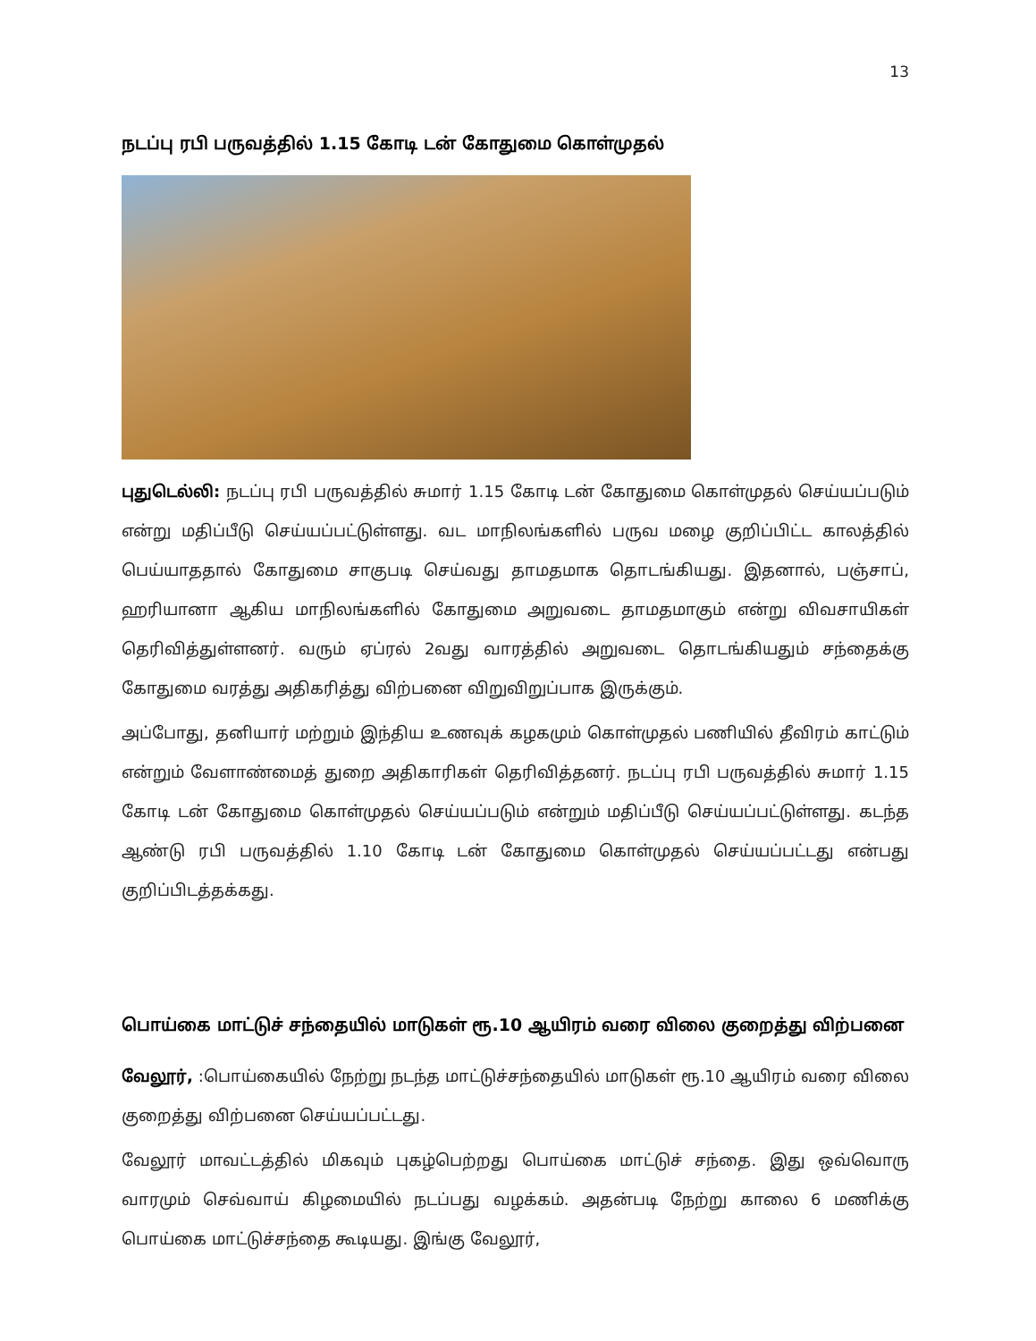13
நடப்பு ரபி பருவத்தில் 1.15 கோடி டன் கோதுமை கொள்முதல்
புதுடெல்லி: நடப்பு ரபி பருவத்தில் சுமார் 1.15 கோடி டன் கோதுமை கொள்முதல் செய்யப்படும் என்று மதிப்பீடு செய்யப்பட்டுள்ளது. வட மாநிலங்களில் பருவ மழை குறிப்பிட்ட காலத்தில் பெய்யாததால் கோதுமை சாகுபடி செய்வது தாமதமாக தொடங்கியது. இதனால், பஞ்சாப், ஹரியானா ஆகிய மாநிலங்களில் கோதுமை அறுவடை தாமதமாகும் என்று விவசாயிகள் தெரிவித்துள்ளனர். வரும் ஏப்ரல் 2வது வாரத்தில் அறுவடை தொடங்கியதும் சந்தைக்கு கோதுமை வரத்து அதிகரித்து விற்பனை விறுவிறுப்பாக இருக்கும்.
அப்போது, தனியார் மற்றும் இந்திய உணவுக் கழகமும் கொள்முதல் பணியில் தீவிரம் காட்டும் என்றும் வேளாண்மைத் துறை அதிகாரிகள் தெரிவித்தனர். நடப்பு ரபி பருவத்தில் சுமார் 1.15 கோடி டன் கோதுமை கொள்முதல் செய்யப்படும் என்றும் மதிப்பீடு செய்யப்பட்டுள்ளது. கடந்த ஆண்டு ரபி பருவத்தில் 1.10 கோடி டன் கோதுமை கொள்முதல் செய்யப்பட்டது என்பது குறிப்பிடத்தக்கது.
பொய்கை மாட்டுச் சந்தையில் மாடுகள் ரூ.10 ஆயிரம் வரை விலை குறைத்து விற்பனை
வேலூர், :பொய்கையில் நேற்று நடந்த மாட்டுச்சந்தையில் மாடுகள் ரூ.10 ஆயிரம் வரை விலை குறைத்து விற்பனை செய்யப்பட்டது.
வேலூர் மாவட்டத்தில் மிகவும் புகழ்பெற்றது பொய்கை மாட்டுச் சந்தை. இது ஒவ்வொரு வாரமும் செவ்வாய் கிழமையில் நடப்பது வழக்கம். அதன்படி நேற்று காலை 6 மணிக்கு பொய்கை மாட்டுச்சந்தை கூடியது. இங்கு வேலூர்,